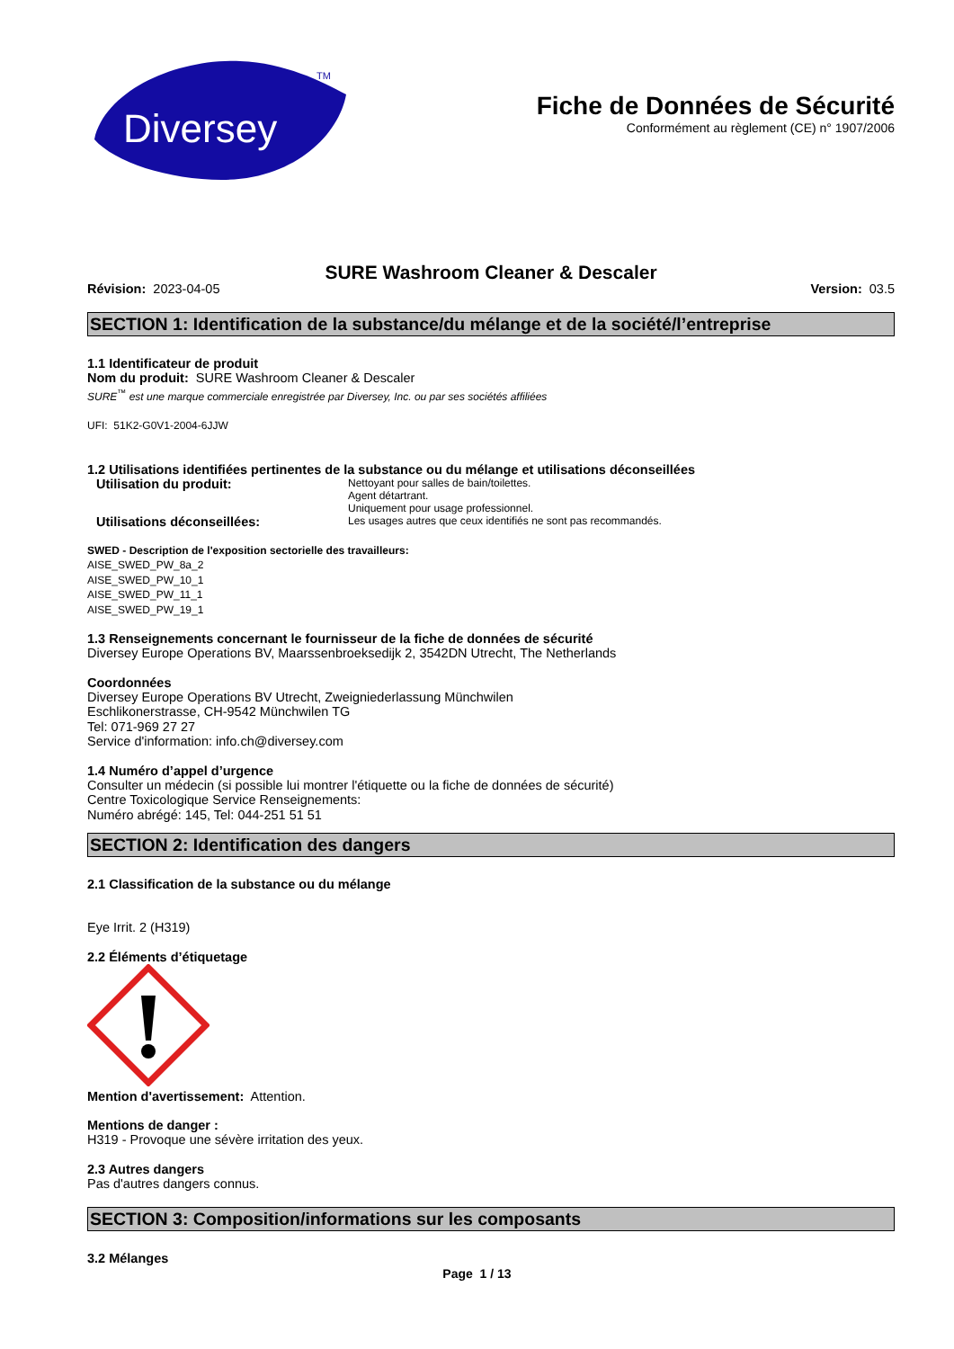Diversey
TM
Fiche de Données de Sécurité
Conformément au règlement (CE) n° 1907/2006
SURE Washroom Cleaner & Descaler
Révision: 2023-04-05 Version: 03.5
SECTION 1: Identification de la substance/du mélange et de la société/l’entreprise
1.1 Identificateur de produit
Nom du produit: SURE Washroom Cleaner & Descaler
SURE<sup>™</sup> est une marque commerciale enregistrée par Diversey, Inc. ou par ses sociétés affiliées
UFI: 51K2-G0V1-2004-6JJW
1.2 Utilisations identifiées pertinentes de la substance ou du mélange et utilisations déconseillées
Utilisation du produit:
Nettoyant pour salles de bain/toilettes.
Agent détartrant.
Uniquement pour usage professionnel.
Utilisations déconseillées:
Les usages autres que ceux identifiés ne sont pas recommandés.
SWED - Description de l'exposition sectorielle des travailleurs:
AISE_SWED_PW_8a_2
AISE_SWED_PW_10_1
AISE_SWED_PW_11_1
AISE_SWED_PW_19_1
1.3 Renseignements concernant le fournisseur de la fiche de données de sécurité
Diversey Europe Operations BV, Maarssenbroeksedijk 2, 3542DN Utrecht, The Netherlands
Coordonnées
Diversey Europe Operations BV Utrecht, Zweigniederlassung Münchwilen
Eschlikonerstrasse, CH-9542 Münchwilen TG
Tel: 071-969 27 27
Service d'information: info.ch@diversey.com
1.4 Numéro d’appel d’urgence
Consulter un médecin (si possible lui montrer l'étiquette ou la fiche de données de sécurité)
Centre Toxicologique Service Renseignements:
Numéro abrégé: 145, Tel: 044-251 51 51
SECTION 2: Identification des dangers
2.1 Classification de la substance ou du mélange
Eye Irrit. 2 (H319)
2.2 Éléments d’étiquetage
Mention d'avertissement: Attention.
Mentions de danger :
H319 - Provoque une sévère irritation des yeux.
2.3 Autres dangers
Pas d'autres dangers connus.
SECTION 3: Composition/informations sur les composants
3.2 Mélanges
Page 1 / 13